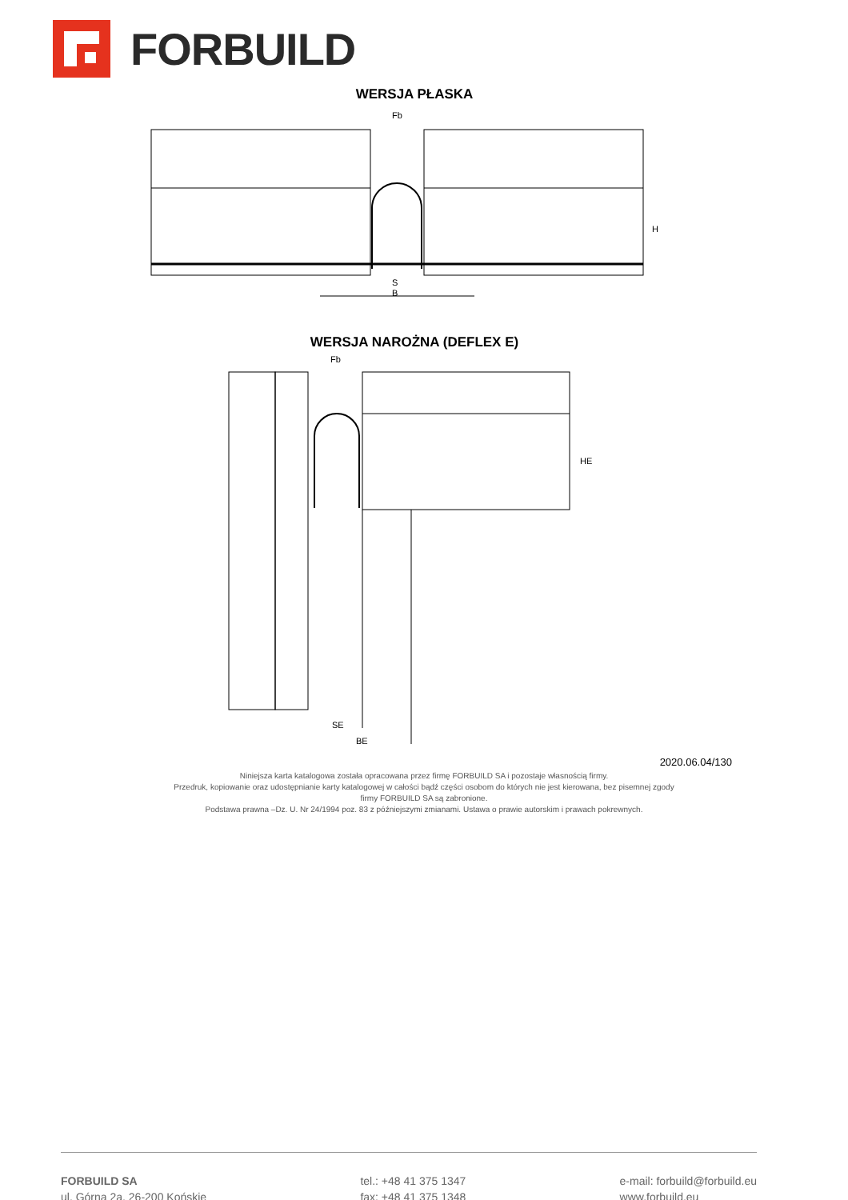FORBUILD
WERSJA PŁASKA
Fb
S
B
H
WERSJA NAROŻNA (DEFLEX E)
Fb
SE
BE
HE
2020.06.04/130
Niniejsza karta katalogowa została opracowana przez firmę FORBUILD SA i pozostaje własnością firmy.
Przedruk, kopiowanie oraz udostępnianie karty katalogowej w całości bądź części osobom do których nie jest kierowana, bez pisemnej zgody
firmy FORBUILD SA są zabronione.
Podstawa prawna –Dz. U. Nr 24/1994 poz. 83 z późniejszymi zmianami. Ustawa o prawie autorskim i prawach pokrewnych.
FORBUILD SA
ul. Górna 2a, 26-200 Końskie
tel.: +48 41 375 1347
fax: +48 41 375 1348
e-mail: forbuild@forbuild.eu
www.forbuild.eu